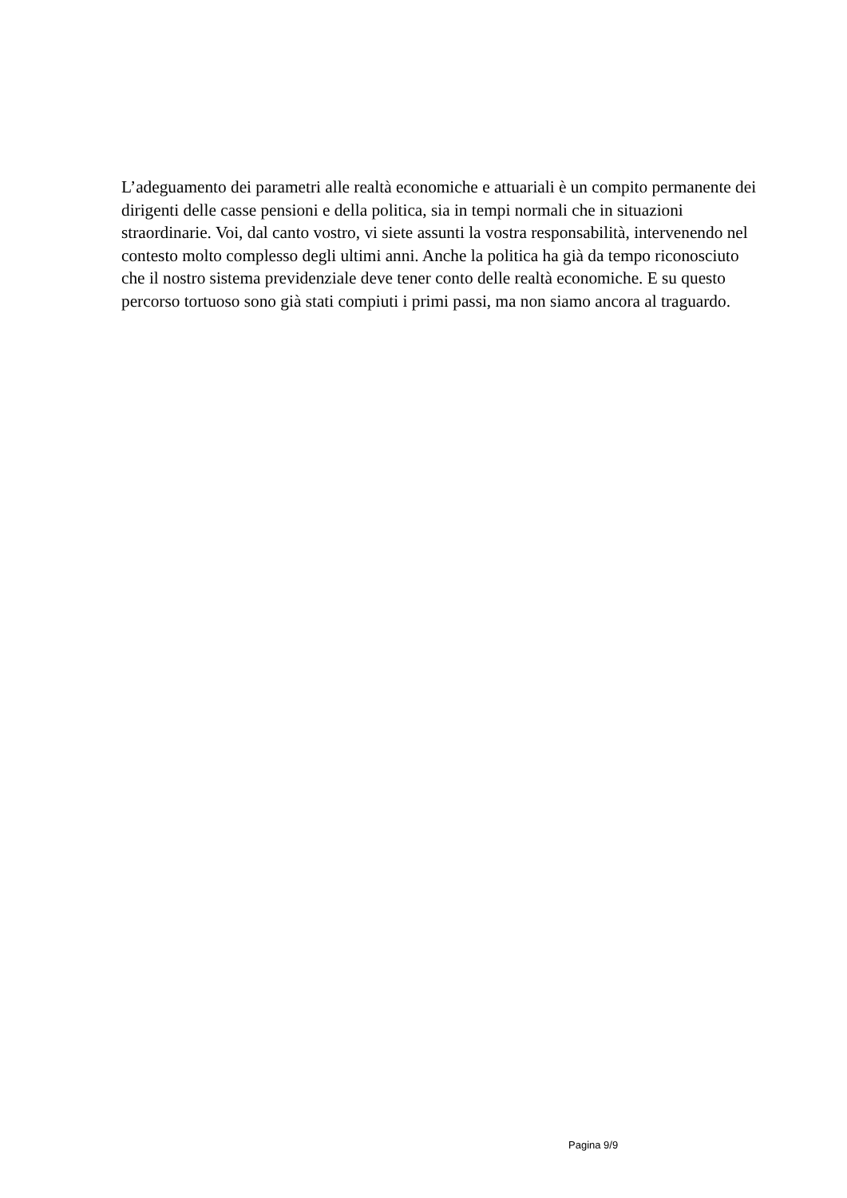L’adeguamento dei parametri alle realtà economiche e attuariali è un compito permanente dei
dirigenti delle casse pensioni e della politica, sia in tempi normali che in situazioni
straordinarie. Voi, dal canto vostro, vi siete assunti la vostra responsabilità, intervenendo nel
contesto molto complesso degli ultimi anni. Anche la politica ha già da tempo riconosciuto
che il nostro sistema previdenziale deve tener conto delle realtà economiche. E su questo
percorso tortuoso sono già stati compiuti i primi passi, ma non siamo ancora al traguardo.
Pagina 9/9